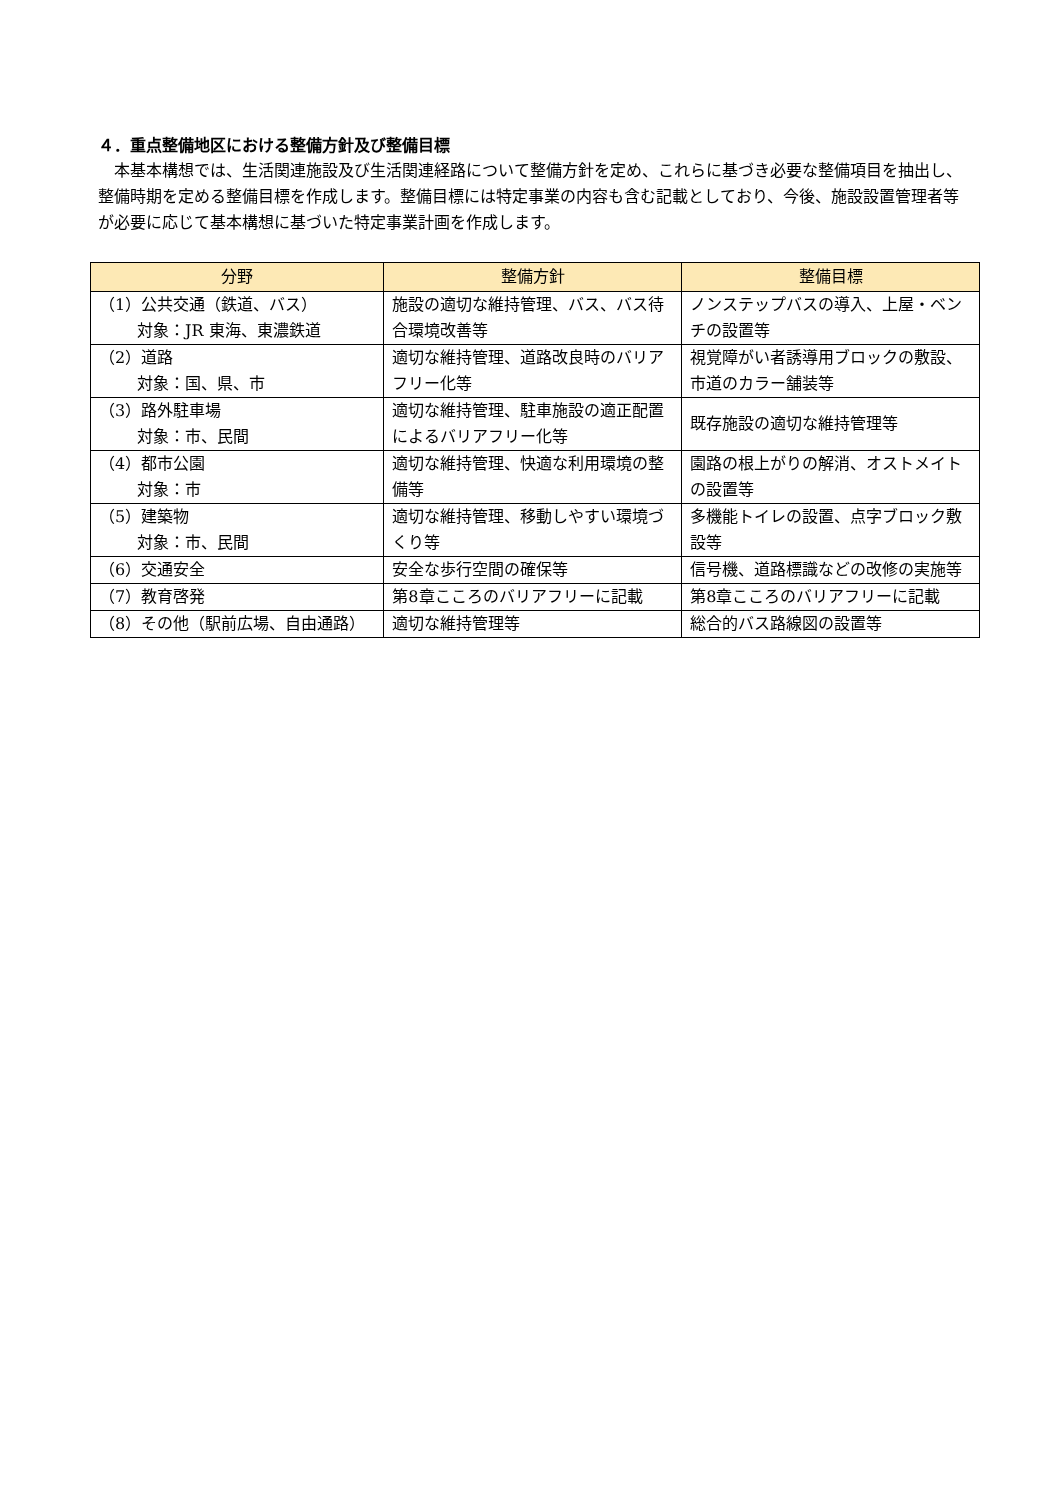４．重点整備地区における整備方針及び整備目標
　本基本構想では、生活関連施設及び生活関連経路について整備方針を定め、これらに基づき必要な整備項目を抽出し、整備時期を定める整備目標を作成します。整備目標には特定事業の内容も含む記載としており、今後、施設設置管理者等が必要に応じて基本構想に基づいた特定事業計画を作成します。
| 分野 | 整備方針 | 整備目標 |
| --- | --- | --- |
| （1）公共交通（鉄道、バス） 対象：JR 東海、東濃鉄道 | 施設の適切な維持管理、バス、バス待合環境改善等 | ノンステップバスの導入、上屋・ベンチの設置等 |
| （2）道路 対象：国、県、市 | 適切な維持管理、道路改良時のバリアフリー化等 | 視覚障がい者誘導用ブロックの敷設、市道のカラー舗装等 |
| （3）路外駐車場 対象：市、民間 | 適切な維持管理、駐車施設の適正配置によるバリアフリー化等 | 既存施設の適切な維持管理等 |
| （4）都市公園 対象：市 | 適切な維持管理、快適な利用環境の整備等 | 園路の根上がりの解消、オストメイトの設置等 |
| （5）建築物 対象：市、民間 | 適切な維持管理、移動しやすい環境づくり等 | 多機能トイレの設置、点字ブロック敷設等 |
| （6）交通安全 | 安全な歩行空間の確保等 | 信号機、道路標識などの改修の実施等 |
| （7）教育啓発 | 第8章こころのバリアフリーに記載 | 第8章こころのバリアフリーに記載 |
| （8）その他（駅前広場、自由通路） | 適切な維持管理等 | 総合的バス路線図の設置等 |